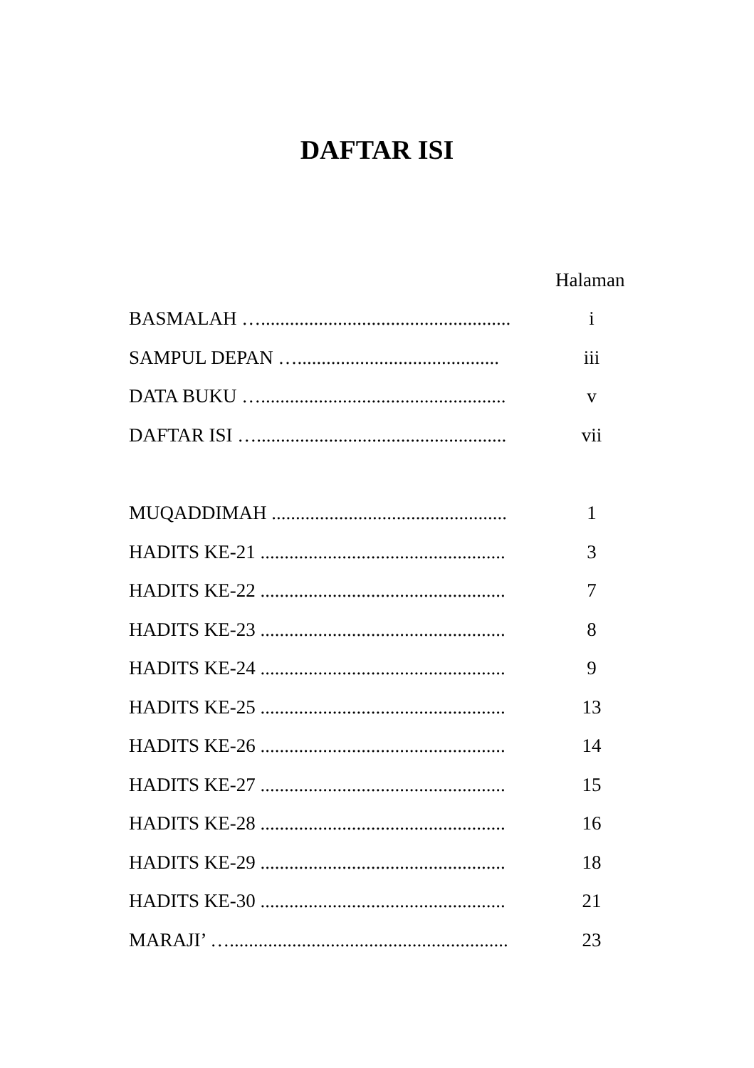DAFTAR ISI
Halaman
BASMALAH ….................................................... i
SAMPUL DEPAN ….......................................... iii
DATA BUKU …................................................... v
DAFTAR ISI ….................................................... vii
MUQADDIMAH ................................................. 1
HADITS KE-21 ................................................... 3
HADITS KE-22 ................................................... 7
HADITS KE-23 ................................................... 8
HADITS KE-24 ................................................... 9
HADITS KE-25 ................................................... 13
HADITS KE-26 ................................................... 14
HADITS KE-27 ................................................... 15
HADITS KE-28 ................................................... 16
HADITS KE-29 ................................................... 18
HADITS KE-30 ................................................... 21
MARAJI’ ….......................................................... 23